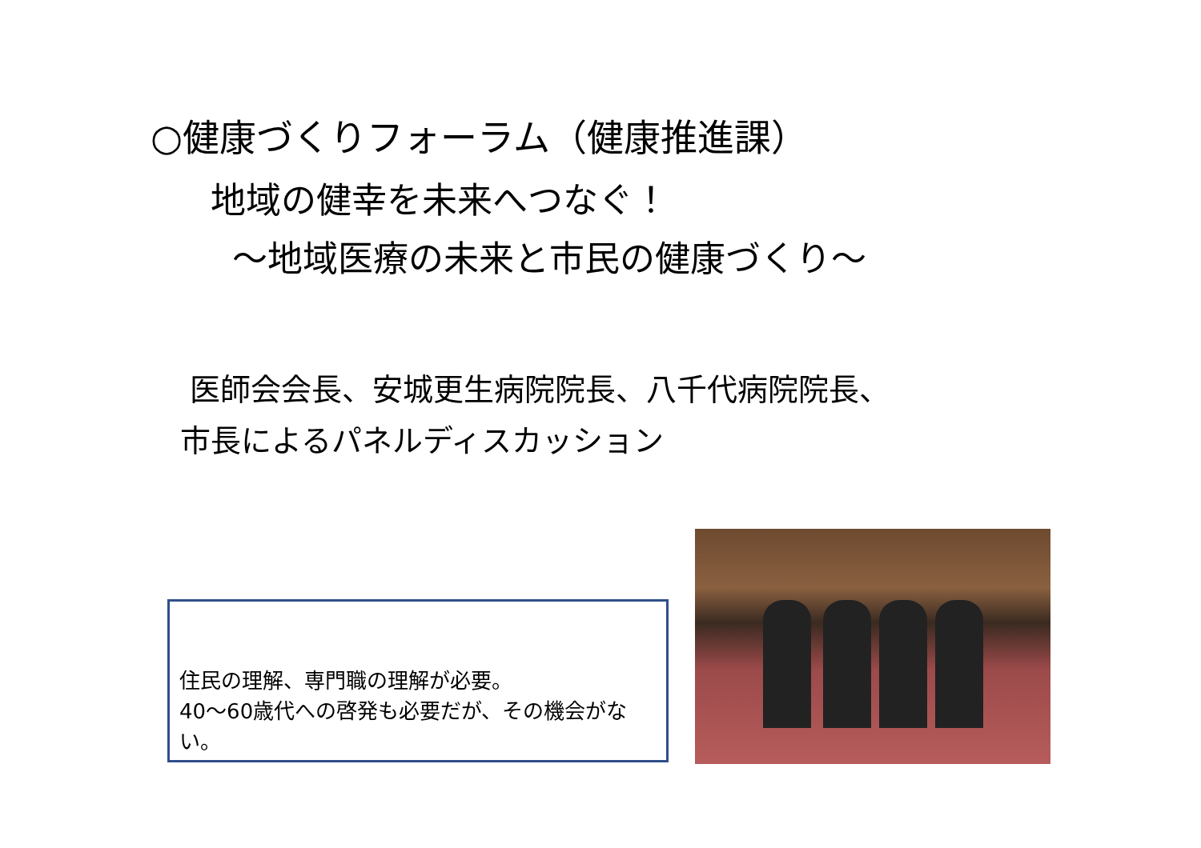○健康づくりフォーラム（健康推進課）
地域の健幸を未来へつなぐ！
～地域医療の未来と市民の健康づくり～
医師会会長、安城更生病院院長、八千代病院院長、
市長によるパネルディスカッション
住民の理解、専門職の理解が必要。
40～60歳代への啓発も必要だが、その機会がない。